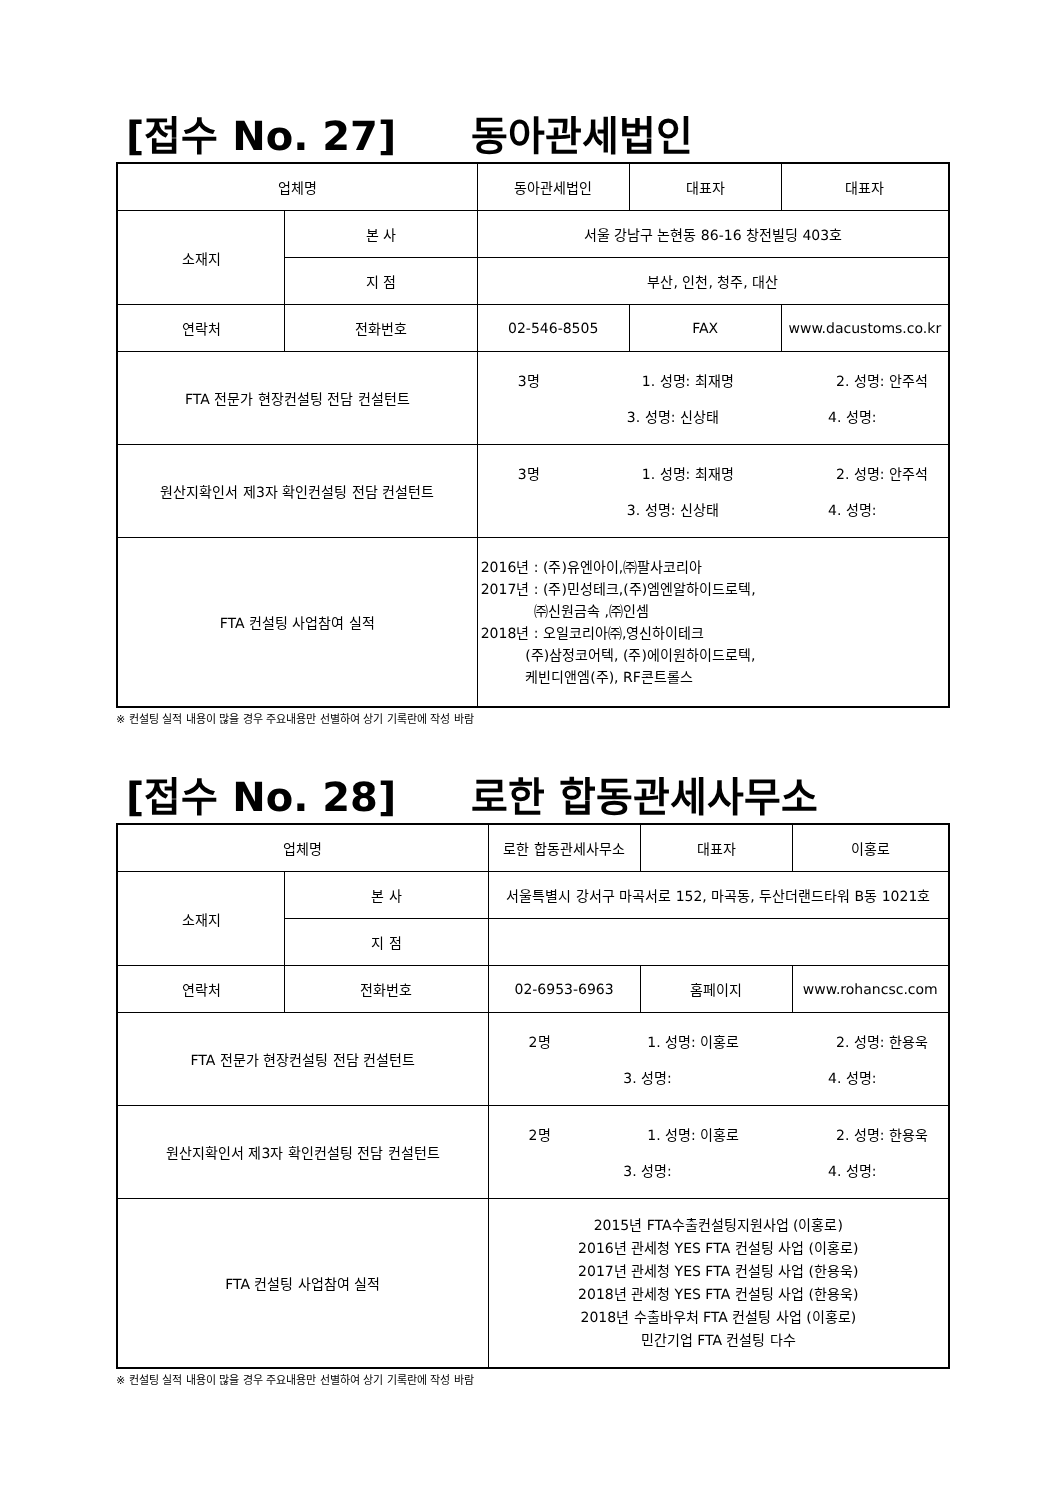[접수 No. 27] 동아관세법인
| 업체명 | | 동아관세법인 | 대표자 | 대표자 |
| 소재지 | 본 사 | 서울 강남구 논현동 86-16 창전빌딩 403호 | | |
| | 지 점 | 부산, 인천, 청주, 대산 | | |
| 연락처 | 전화번호 | 02-546-8505 | FAX | www.dacustoms.co.kr |
| FTA 전문가 현장컨설팅 전담 컨설턴트 | | 3명 1. 성명: 최재명 2. 성명: 안주석 3. 성명: 신상태 4. 성명: | | |
| 원산지확인서 제3자 확인컨설팅 전담 컨설턴트 | | 3명 1. 성명: 최재명 2. 성명: 안주석 3. 성명: 신상태 4. 성명: | | |
| FTA 컨설팅 사업참여 실적 | | 2016년 : (주)유엔아이,㈜팔사코리아 2017년 : (주)민성테크,(주)엠엔알하이드로텍, ㈜신원금속 ,㈜인셈 2018년 : 오일코리아㈜,영신하이테크 (주)삼정코어텍, (주)에이원하이드로텍, 케빈디앤엠(주), RF콘트롤스 | | |
※ 컨설팅 실적 내용이 많을 경우 주요내용만 선별하여 상기 기록란에 작성 바람
[접수 No. 28] 로한 합동관세사무소
| 업체명 | | 로한 합동관세사무소 | 대표자 | 이홍로 |
| 소재지 | 본 사 | 서울특별시 강서구 마곡서로 152, 마곡동, 두산더랜드타워 B동 1021호 | | |
| | 지 점 | | | |
| 연락처 | 전화번호 | 02-6953-6963 | 홈페이지 | www.rohancsc.com |
| FTA 전문가 현장컨설팅 전담 컨설턴트 | | 2명 1. 성명: 이홍로 2. 성명: 한용욱 3. 성명: 4. 성명: | | |
| 원산지확인서 제3자 확인컨설팅 전담 컨설턴트 | | 2명 1. 성명: 이홍로 2. 성명: 한용욱 3. 성명: 4. 성명: | | |
| FTA 컨설팅 사업참여 실적 | | 2015년 FTA수출컨설팅지원사업 (이홍로) 2016년 관세청 YES FTA 컨설팅 사업 (이홍로) 2017년 관세청 YES FTA 컨설팅 사업 (한용욱) 2018년 관세청 YES FTA 컨설팅 사업 (한용욱) 2018년 수출바우처 FTA 컨설팅 사업 (이홍로) 민간기업 FTA 컨설팅 다수 | | |
※ 컨설팅 실적 내용이 많을 경우 주요내용만 선별하여 상기 기록란에 작성 바람